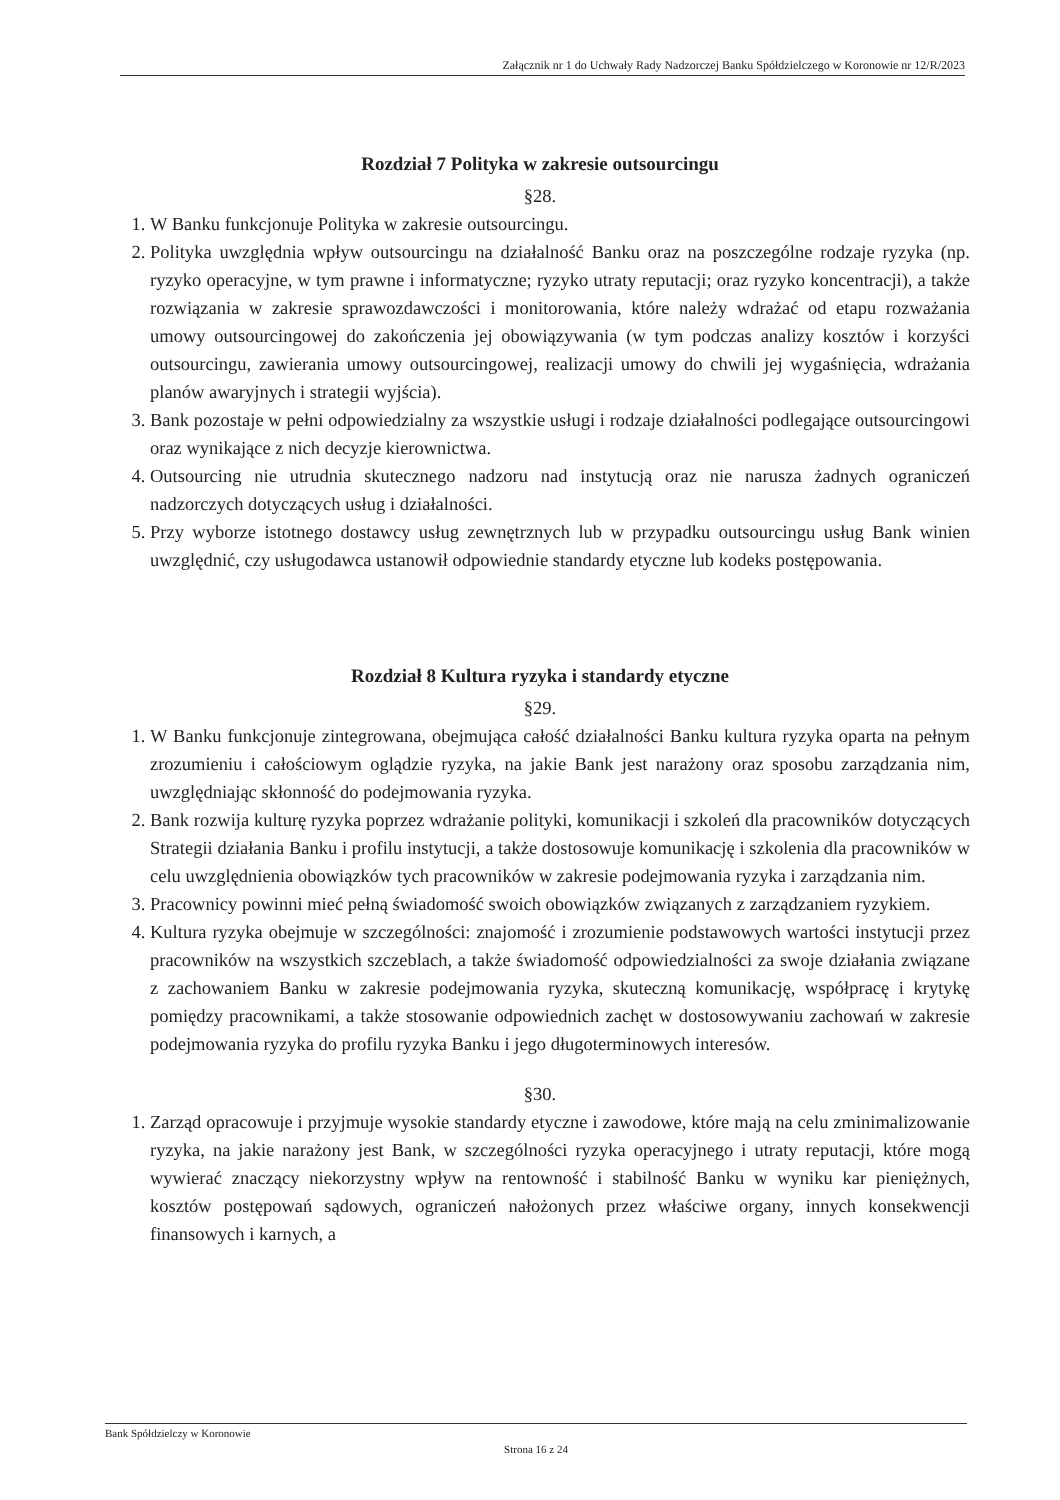Załącznik nr 1 do Uchwały Rady Nadzorczej Banku Spółdzielczego w Koronowie nr 12/R/2023
Rozdział 7 Polityka w zakresie outsourcingu
§28.
1. W Banku funkcjonuje Polityka w zakresie outsourcingu.
2. Polityka uwzględnia wpływ outsourcingu na działalność Banku oraz na poszczególne rodzaje ryzyka (np. ryzyko operacyjne, w tym prawne i informatyczne; ryzyko utraty reputacji; oraz ryzyko koncentracji), a także rozwiązania w zakresie sprawozdawczości i monitorowania, które należy wdrażać od etapu rozważania umowy outsourcingowej do zakończenia jej obowiązywania (w tym podczas analizy kosztów i korzyści outsourcingu, zawierania umowy outsourcingowej, realizacji umowy do chwili jej wygaśnięcia, wdrażania planów awaryjnych i strategii wyjścia).
3. Bank pozostaje w pełni odpowiedzialny za wszystkie usługi i rodzaje działalności podlegające outsourcingowi oraz wynikające z nich decyzje kierownictwa.
4. Outsourcing nie utrudnia skutecznego nadzoru nad instytucją oraz nie narusza żadnych ograniczeń nadzorczych dotyczących usług i działalności.
5. Przy wyborze istotnego dostawcy usług zewnętrznych lub w przypadku outsourcingu usług Bank winien uwzględnić, czy usługodawca ustanowił odpowiednie standardy etyczne lub kodeks postępowania.
Rozdział 8 Kultura ryzyka i standardy etyczne
§29.
1. W Banku funkcjonuje zintegrowana, obejmująca całość działalności Banku kultura ryzyka oparta na pełnym zrozumieniu i całościowym oglądzie ryzyka, na jakie Bank jest narażony oraz sposobu zarządzania nim, uwzględniając skłonność do podejmowania ryzyka.
2. Bank rozwija kulturę ryzyka poprzez wdrażanie polityki, komunikacji i szkoleń dla pracowników dotyczących Strategii działania Banku i profilu instytucji, a także dostosowuje komunikację i szkolenia dla pracowników w celu uwzględnienia obowiązków tych pracowników w zakresie podejmowania ryzyka i zarządzania nim.
3. Pracownicy powinni mieć pełną świadomość swoich obowiązków związanych z zarządzaniem ryzykiem.
4. Kultura ryzyka obejmuje w szczególności: znajomość i zrozumienie podstawowych wartości instytucji przez pracowników na wszystkich szczeblach, a także świadomość odpowiedzialności za swoje działania związane z zachowaniem Banku w zakresie podejmowania ryzyka, skuteczną komunikację, współpracę i krytykę pomiędzy pracownikami, a także stosowanie odpowiednich zachęt w dostosowywaniu zachowań w zakresie podejmowania ryzyka do profilu ryzyka Banku i jego długoterminowych interesów.
§30.
1. Zarząd opracowuje i przyjmuje wysokie standardy etyczne i zawodowe, które mają na celu zminimalizowanie ryzyka, na jakie narażony jest Bank, w szczególności ryzyka operacyjnego i utraty reputacji, które mogą wywierać znaczący niekorzystny wpływ na rentowność i stabilność Banku w wyniku kar pieniężnych, kosztów postępowań sądowych, ograniczeń nałożonych przez właściwe organy, innych konsekwencji finansowych i karnych, a
Bank Spółdzielczy w Koronowie
Strona 16 z 24